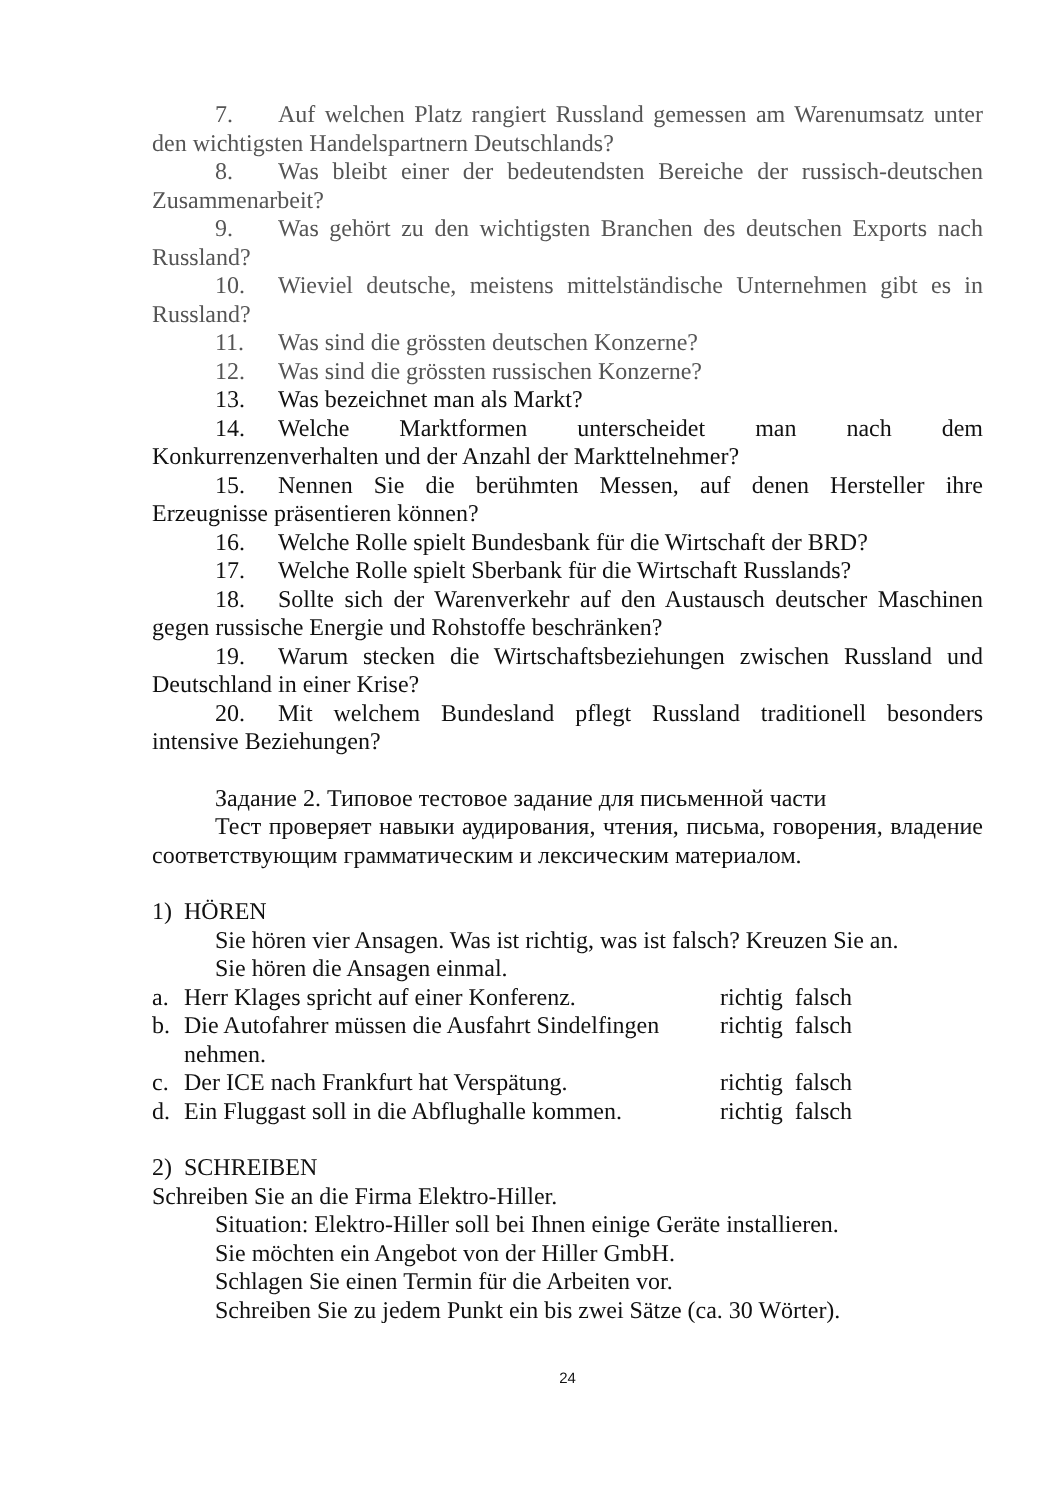7. Auf welchen Platz rangiert Russland gemessen am Warenumsatz unter den wichtigsten Handelspartnern Deutschlands?
8. Was bleibt einer der bedeutendsten Bereiche der russisch-deutschen Zusammenarbeit?
9. Was gehört zu den wichtigsten Branchen des deutschen Exports nach Russland?
10. Wieviel deutsche, meistens mittelständische Unternehmen gibt es in Russland?
11. Was sind die grössten deutschen Konzerne?
12. Was sind die grössten russischen Konzerne?
13. Was bezeichnet man als Markt?
14. Welche Marktformen unterscheidet man nach dem Konkurrenzenverhalten und der Anzahl der Markttelnehmer?
15. Nennen Sie die berühmten Messen, auf denen Hersteller ihre Erzeugnisse präsentieren können?
16. Welche Rolle spielt Bundesbank für die Wirtschaft der BRD?
17. Welche Rolle spielt Sberbank für die Wirtschaft Russlands?
18. Sollte sich der Warenverkehr auf den Austausch deutscher Maschinen gegen russische Energie und Rohstoffe beschränken?
19. Warum stecken die Wirtschaftsbeziehungen zwischen Russland und Deutschland in einer Krise?
20. Mit welchem Bundesland pflegt Russland traditionell besonders intensive Beziehungen?
Задание 2. Типовое тестовое задание для письменной части
Тест проверяет навыки аудирования, чтения, письма, говорения, владение соответствующим грамматическим и лексическим материалом.
1) HÖREN
Sie hören vier Ansagen. Was ist richtig, was ist falsch? Kreuzen Sie an.
Sie hören die Ansagen einmal.
a. Herr Klages spricht auf einer Konferenz.
richtig falsch
b. Die Autofahrer müssen die Ausfahrt Sindelfingen nehmen.
richtig falsch
c. Der ICE nach Frankfurt hat Verspätung.
richtig falsch
d. Ein Fluggast soll in die Abflughalle kommen.
richtig falsch
2) SCHREIBEN
Schreiben Sie an die Firma Elektro-Hiller.
Situation: Elektro-Hiller soll bei Ihnen einige Geräte installieren.
Sie möchten ein Angebot von der Hiller GmbH.
Schlagen Sie einen Termin für die Arbeiten vor.
Schreiben Sie zu jedem Punkt ein bis zwei Sätze (ca. 30 Wörter).
24